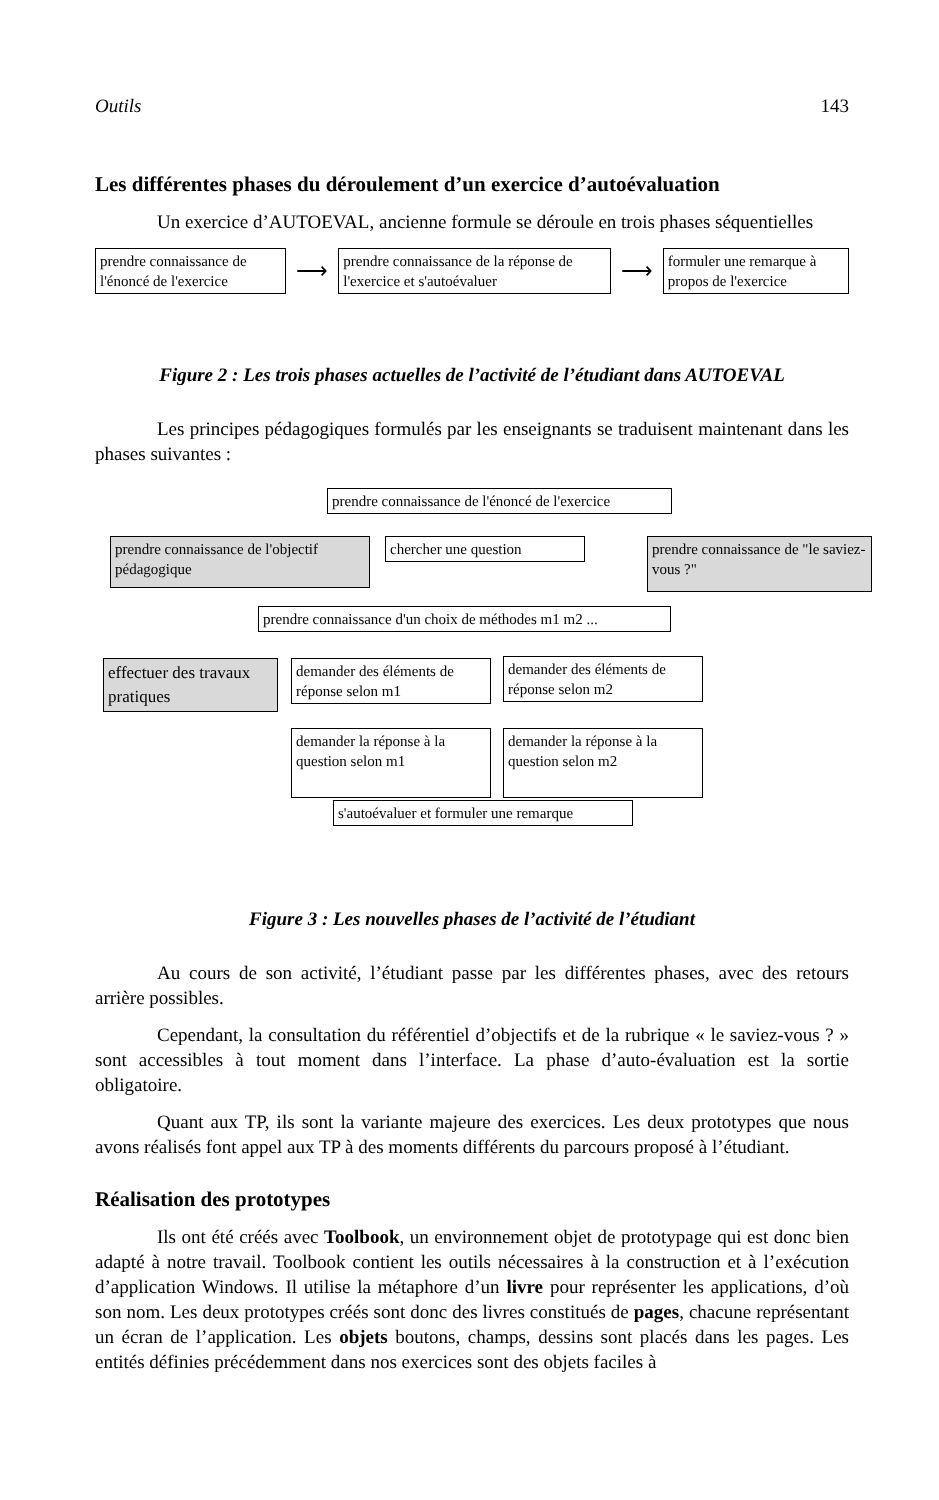Outils 143
Les différentes phases du déroulement d’un exercice d’autoévaluation
Un exercice d’AUTOEVAL, ancienne formule se déroule en trois phases séquentielles
prendre connaissance de l'énoncé de l'exercice
⟶
prendre connaissance de la réponse de l'exercice et s'autoévaluer
⟶
formuler une remarque à propos de l'exercice
Figure 2 : Les trois phases actuelles de l’activité de l’étudiant dans AUTOEVAL
Les principes pédagogiques formulés par les enseignants se traduisent maintenant dans les phases suivantes :
prendre connaissance de l'énoncé de l'exercice
prendre connaissance de l'objectif pédagogique
chercher une question
prendre connaissance de "le saviez-vous ?"
prendre connaissance d'un choix de méthodes m1 m2 ...
effectuer des travaux pratiques
demander des éléments de réponse selon m1
demander des éléments de réponse selon m2
demander la réponse à la question selon m1
demander la réponse à la question selon m2
s'autoévaluer et formuler une remarque
Figure 3 : Les nouvelles phases de l’activité de l’étudiant
Au cours de son activité, l’étudiant passe par les différentes phases, avec des retours arrière possibles.
Cependant, la consultation du référentiel d’objectifs et de la rubrique « le saviez-vous ? » sont accessibles à tout moment dans l’interface. La phase d’auto-évaluation est la sortie obligatoire.
Quant aux TP, ils sont la variante majeure des exercices. Les deux prototypes que nous avons réalisés font appel aux TP à des moments différents du parcours proposé à l’étudiant.
Réalisation des prototypes
Ils ont été créés avec Toolbook, un environnement objet de prototypage qui est donc bien adapté à notre travail. Toolbook contient les outils nécessaires à la construction et à l’exécution d’application Windows. Il utilise la métaphore d’un livre pour représenter les applications, d’où son nom. Les deux prototypes créés sont donc des livres constitués de pages, chacune représentant un écran de l’application. Les objets boutons, champs, dessins sont placés dans les pages. Les entités définies précédemment dans nos exercices sont des objets faciles à